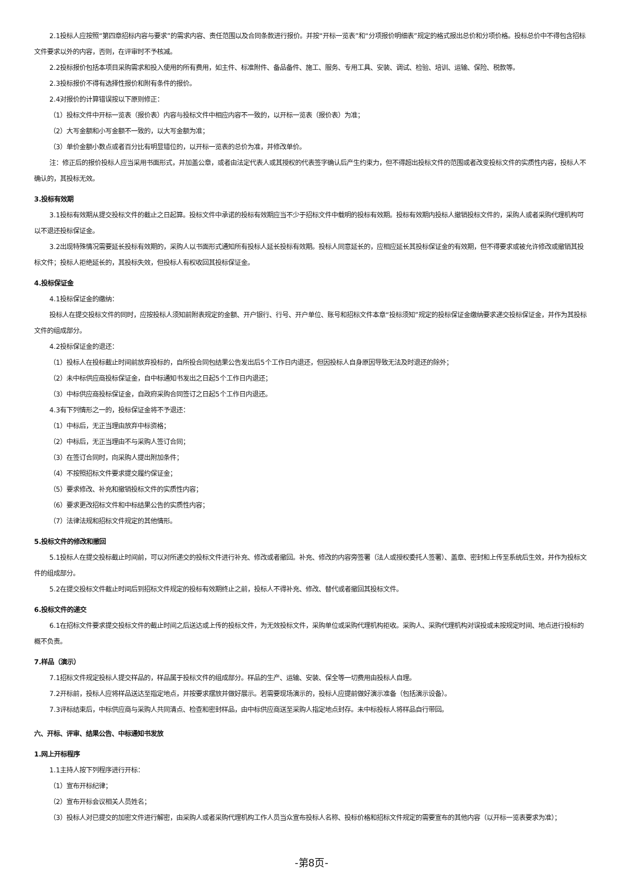2.1投标人应按照“第四章招标内容与要求”的需求内容、责任范围以及合同条款进行报价。并按“开标一览表”和“分项报价明细表”规定的格式报出总价和分项价格。投标总价中不得包含招标文件要求以外的内容，否则，在评审时不予核减。
2.2投标报价包括本项目采购需求和投入使用的所有费用，如主件、标准附件、备品备件、施工、服务、专用工具、安装、调试、检验、培训、运输、保险、税款等。
2.3投标报价不得有选择性报价和附有条件的报价。
2.4对报价的计算错误按以下原则修正：
（1）投标文件中开标一览表（报价表）内容与投标文件中相应内容不一致的，以开标一览表（报价表）为准；
（2）大写金额和小写金额不一致的，以大写金额为准；
（3）单价金额小数点或者百分比有明显错位的，以开标一览表的总价为准，并修改单价。
注：修正后的报价投标人应当采用书面形式，并加盖公章，或者由法定代表人或其授权的代表签字确认后产生约束力，但不得超出投标文件的范围或者改变投标文件的实质性内容，投标人不确认的，其投标无效。
3.投标有效期
3.1投标有效期从提交投标文件的截止之日起算。投标文件中承诺的投标有效期应当不少于招标文件中载明的投标有效期。投标有效期内投标人撤销投标文件的，采购人或者采购代理机构可以不退还投标保证金。
3.2出现特殊情况需要延长投标有效期的，采购人以书面形式通知所有投标人延长投标有效期。投标人同意延长的，应相应延长其投标保证金的有效期，但不得要求或被允许修改或撤销其投标文件；投标人拒绝延长的，其投标失效，但投标人有权收回其投标保证金。
4.投标保证金
4.1投标保证金的缴纳：
投标人在提交投标文件的同时，应按投标人须知前附表规定的金额、开户银行、行号、开户单位、账号和招标文件本章“投标须知”规定的投标保证金缴纳要求递交投标保证金，并作为其投标文件的组成部分。
4.2投标保证金的退还：
（1）投标人在投标截止时间前放弃投标的，自所投合同包结果公告发出后5个工作日内退还，但因投标人自身原因导致无法及时退还的除外；
（2）未中标供应商投标保证金，自中标通知书发出之日起5个工作日内退还；
（3）中标供应商投标保证金，自政府采购合同签订之日起5个工作日内退还。
4.3有下列情形之一的，投标保证金将不予退还：
（1）中标后，无正当理由放弃中标资格；
（2）中标后，无正当理由不与采购人签订合同；
（3）在签订合同时，向采购人提出附加条件；
（4）不按照招标文件要求提交履约保证金；
（5）要求修改、补充和撤销投标文件的实质性内容；
（6）要求更改招标文件和中标结果公告的实质性内容；
（7）法律法规和招标文件规定的其他情形。
5.投标文件的修改和撤回
5.1投标人在提交投标截止时间前，可以对所递交的投标文件进行补充、修改或者撤回。补充、修改的内容旁签署（法人或授权委托人签署）、盖章、密封和上传至系统后生效，并作为投标文件的组成部分。
5.2在提交投标文件截止时间后到招标文件规定的投标有效期终止之前，投标人不得补充、修改、替代或者撤回其投标文件。
6.投标文件的递交
6.1在招标文件要求提交投标文件的截止时间之后送达或上传的投标文件，为无效投标文件，采购单位或采购代理机构拒收。采购人、采购代理机构对误投或未按规定时间、地点进行投标的概不负责。
7.样品（演示）
7.1招标文件规定投标人提交样品的，样品属于投标文件的组成部分。样品的生产、运输、安装、保全等一切费用由投标人自理。
7.2开标前，投标人应将样品送达至指定地点，并按要求摆放并做好展示。若需要现场演示的，投标人应提前做好演示准备（包括演示设备）。
7.3评标结束后，中标供应商与采购人共同清点、检查和密封样品，由中标供应商送至采购人指定地点封存。未中标投标人将样品自行带回。
六、开标、评审、结果公告、中标通知书发放
1.网上开标程序
1.1主持人按下列程序进行开标：
（1）宣布开标纪律；
（2）宣布开标会议相关人员姓名；
（3）投标人对已提交的加密文件进行解密，由采购人或者采购代理机构工作人员当众宣布投标人名称、投标价格和招标文件规定的需要宣布的其他内容（以开标一览表要求为准）；
-第8页-